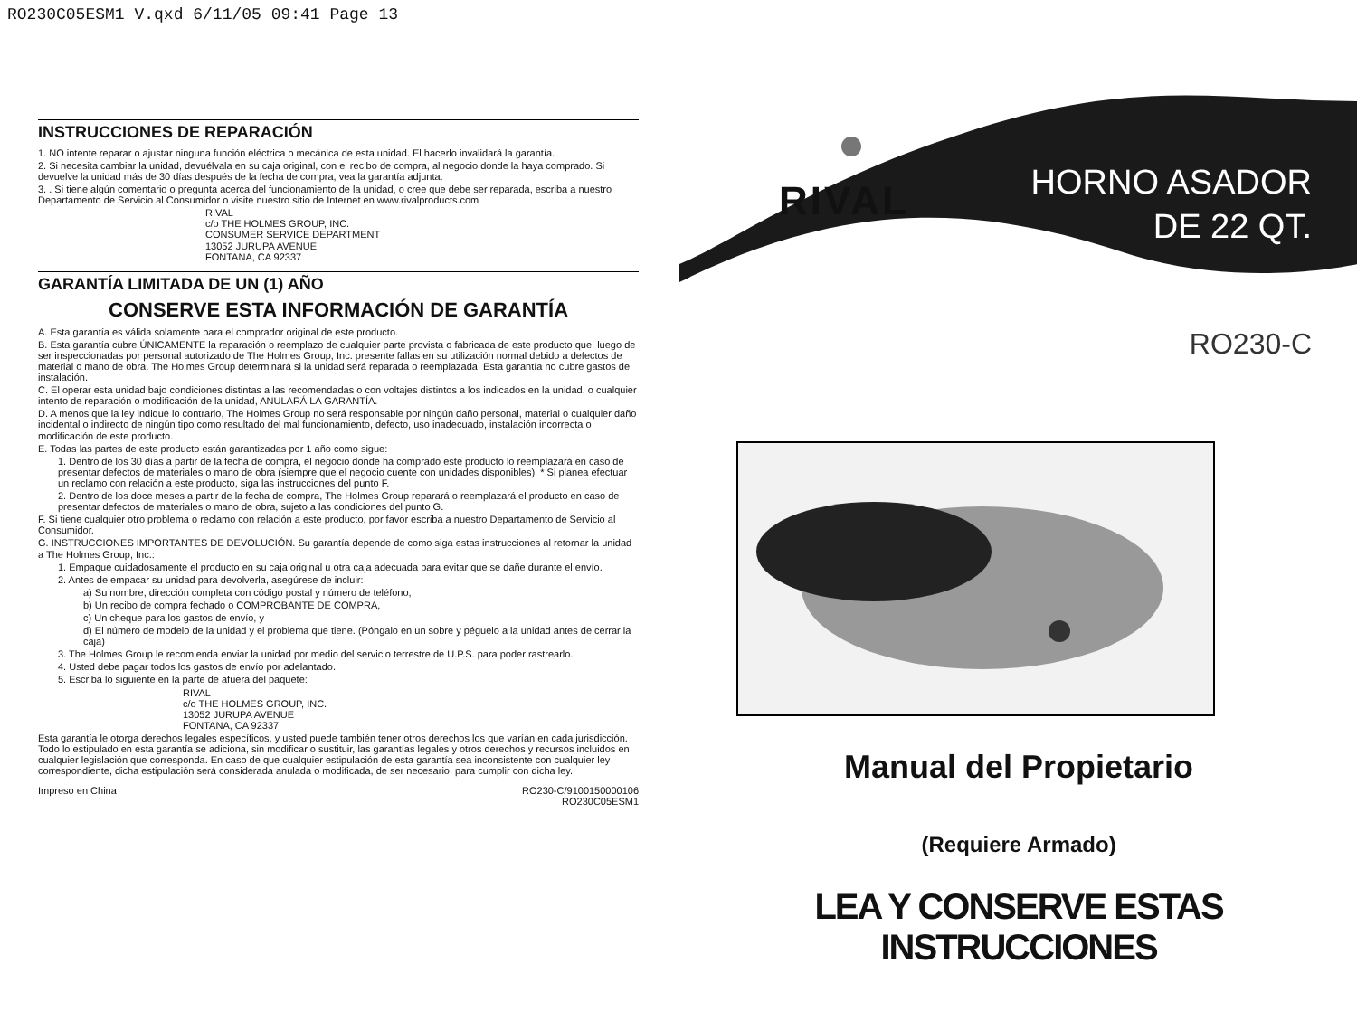RO230C05ESM1 V.qxd 6/11/05 09:41 Page 13
INSTRUCCIONES DE REPARACIÓN
1. NO intente reparar o ajustar ninguna función eléctrica o mecánica de esta unidad. El hacerlo invalidará la garantía.
2. Si necesita cambiar la unidad, devuélvala en su caja original, con el recibo de compra, al negocio donde la haya comprado. Si devuelve la unidad más de 30 días después de la fecha de compra, vea la garantía adjunta.
3. . Si tiene algún comentario o pregunta acerca del funcionamiento de la unidad, o cree que debe ser reparada, escriba a nuestro Departamento de Servicio al Consumidor o visite nuestro sitio de Internet en www.rivalproducts.com
RIVAL
c/o THE HOLMES GROUP, INC.
CONSUMER SERVICE DEPARTMENT
13052 JURUPA AVENUE
FONTANA, CA 92337
GARANTÍA LIMITADA DE UN (1) AÑO
CONSERVE ESTA INFORMACIÓN DE GARANTÍA
A. Esta garantía es válida solamente para el comprador original de este producto.
B. Esta garantía cubre ÚNICAMENTE la reparación o reemplazo de cualquier parte provista o fabricada de este producto que, luego de ser inspeccionadas por personal autorizado de The Holmes Group, Inc. presente fallas en su utilización normal debido a defectos de material o mano de obra. The Holmes Group determinará si la unidad será reparada o reemplazada. Esta garantía no cubre gastos de instalación.
C. El operar esta unidad bajo condiciones distintas a las recomendadas o con voltajes distintos a los indicados en la unidad, o cualquier intento de reparación o modificación de la unidad, ANULARÁ LA GARANTÍA.
D. A menos que la ley indique lo contrario, The Holmes Group no será responsable por ningún daño personal, material o cualquier daño incidental o indirecto de ningún tipo como resultado del mal funcionamiento, defecto, uso inadecuado, instalación incorrecta o modificación de este producto.
E. Todas las partes de este producto están garantizadas por 1 año como sigue:
1. Dentro de los 30 días a partir de la fecha de compra, el negocio donde ha comprado este producto lo reemplazará en caso de presentar defectos de materiales o mano de obra (siempre que el negocio cuente con unidades disponibles). * Si planea efectuar un reclamo con relación a este producto, siga las instrucciones del punto F.
2. Dentro de los doce meses a partir de la fecha de compra, The Holmes Group reparará o reemplazará el producto en caso de presentar defectos de materiales o mano de obra, sujeto a las condiciones del punto G.
F. Si tiene cualquier otro problema o reclamo con relación a este producto, por favor escriba a nuestro Departamento de Servicio al Consumidor.
G. INSTRUCCIONES IMPORTANTES DE DEVOLUCIÓN. Su garantía depende de como siga estas instrucciones al retornar la unidad a The Holmes Group, Inc.:
1. Empaque cuidadosamente el producto en su caja original u otra caja adecuada para evitar que se dañe durante el envío.
2. Antes de empacar su unidad para devolverla, asegúrese de incluir:
a) Su nombre, dirección completa con código postal y número de teléfono,
b) Un recibo de compra fechado o COMPROBANTE DE COMPRA,
c) Un cheque para los gastos de envío, y
d) El número de modelo de la unidad y el problema que tiene. (Póngalo en un sobre y péguelo a la unidad antes de cerrar la caja)
3. The Holmes Group le recomienda enviar la unidad por medio del servicio terrestre de U.P.S. para poder rastrearlo.
4. Usted debe pagar todos los gastos de envío por adelantado.
5. Escriba lo siguiente en la parte de afuera del paquete:
RIVAL
c/o THE HOLMES GROUP, INC.
13052 JURUPA AVENUE
FONTANA, CA 92337
Esta garantía le otorga derechos legales específicos, y usted puede también tener otros derechos los que varían en cada jurisdicción. Todo lo estipulado en esta garantía se adiciona, sin modificar o sustituir, las garantías legales y otros derechos y recursos incluidos en cualquier legislación que corresponda. En caso de que cualquier estipulación de esta garantía sea inconsistente con cualquier ley correspondiente, dicha estipulación será considerada anulada o modificada, de ser necesario, para cumplir con dicha ley.
Impreso en China RO230-C/9100150000106
RO230C05ESM1
RIVAL
HORNO ASADOR
DE 22 QT.
RO230-C
Manual del Propietario
(Requiere Armado)
LEA Y CONSERVE ESTAS INSTRUCCIONES